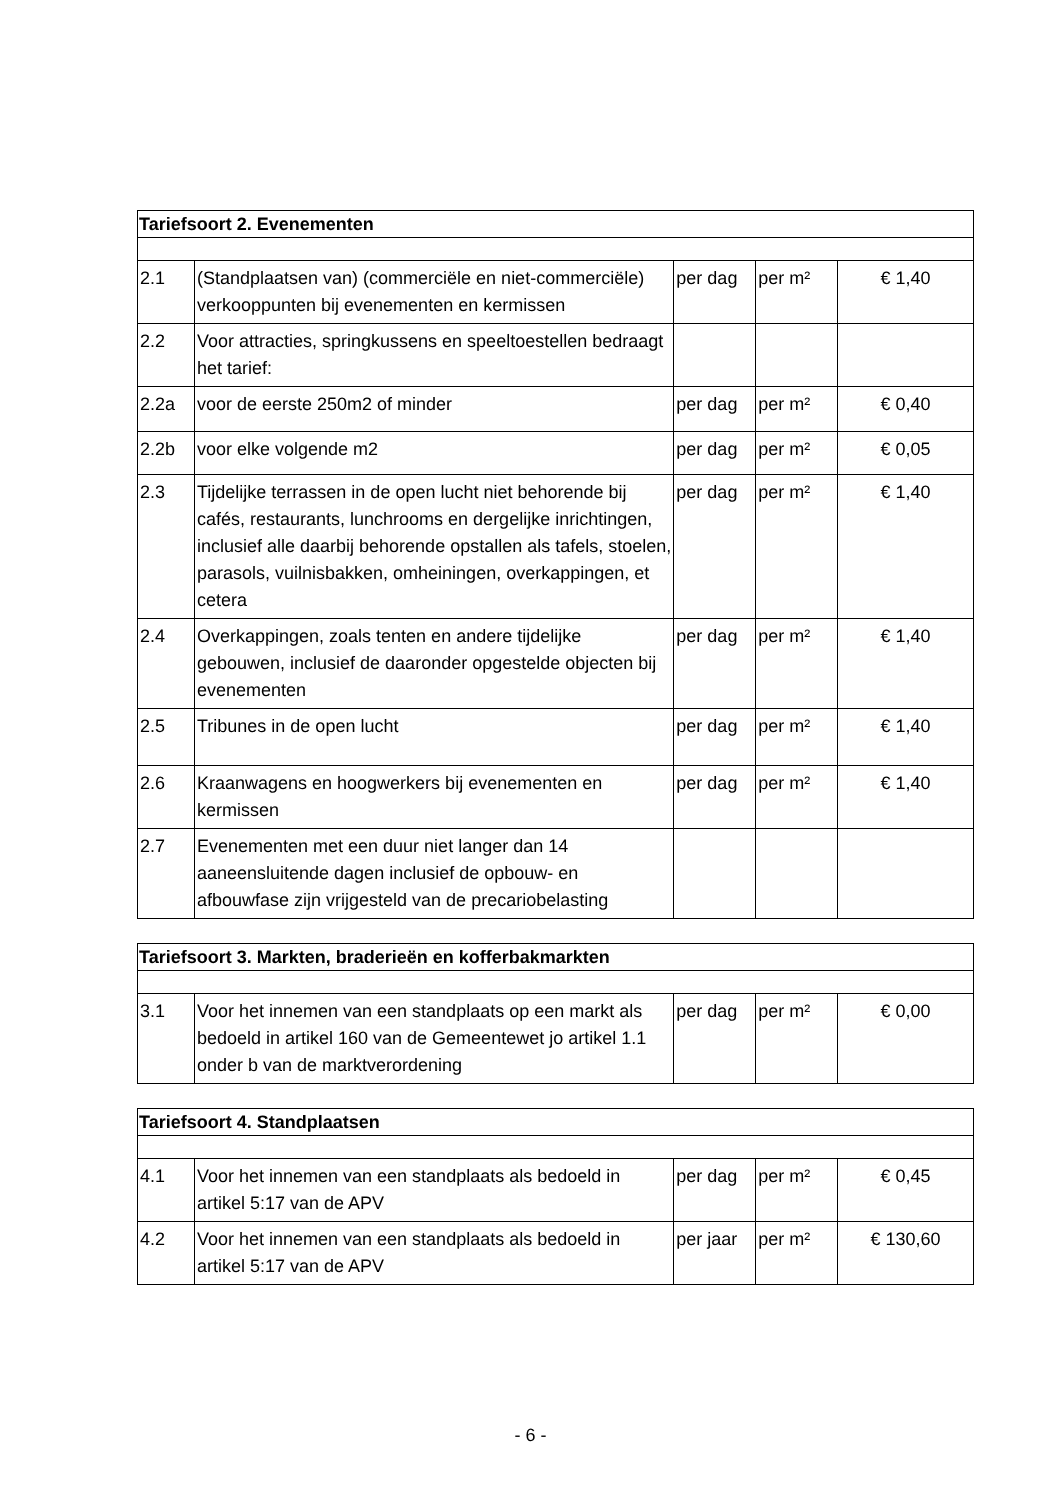| Tariefsoort 2. Evenementen | | | | |
| --- | --- | --- | --- | --- |
| 2.1 | (Standplaatsen van) (commerciële en niet-commerciële) verkooppunten bij evenementen en kermissen | per dag | per m² | € 1,40 |
| 2.2 | Voor attracties, springkussens en speeltoestellen bedraagt het tarief: | | | |
| 2.2a | voor de eerste 250m2 of minder | per dag | per m² | € 0,40 |
| 2.2b | voor elke volgende m2 | per dag | per m² | € 0,05 |
| 2.3 | Tijdelijke terrassen in de open lucht niet behorende bij cafés, restaurants, lunchrooms en dergelijke inrichtingen, inclusief alle daarbij behorende opstallen als tafels, stoelen, parasols, vuilnisbakken, omheiningen, overkappingen, et cetera | per dag | per m² | € 1,40 |
| 2.4 | Overkappingen, zoals tenten en andere tijdelijke gebouwen, inclusief de daaronder opgestelde objecten bij evenementen | per dag | per m² | € 1,40 |
| 2.5 | Tribunes in de open lucht | per dag | per m² | € 1,40 |
| 2.6 | Kraanwagens en hoogwerkers bij evenementen en kermissen | per dag | per m² | € 1,40 |
| 2.7 | Evenementen met een duur niet langer dan 14 aaneensluitende dagen inclusief de opbouw- en afbouwfase zijn vrijgesteld van de precariobelasting | | | |
| Tariefsoort 3. Markten, braderieën en kofferbakmarkten | | | | |
| --- | --- | --- | --- | --- |
| 3.1 | Voor het innemen van een standplaats op een markt als bedoeld in artikel 160 van de Gemeentewet jo artikel 1.1 onder b van de marktverordening | per dag | per m² | € 0,00 |
| Tariefsoort 4. Standplaatsen | | | | |
| --- | --- | --- | --- | --- |
| 4.1 | Voor het innemen van een standplaats als bedoeld in artikel 5:17 van de APV | per dag | per m² | € 0,45 |
| 4.2 | Voor het innemen van een standplaats als bedoeld in artikel 5:17 van de APV | per jaar | per m² | € 130,60 |
- 6 -